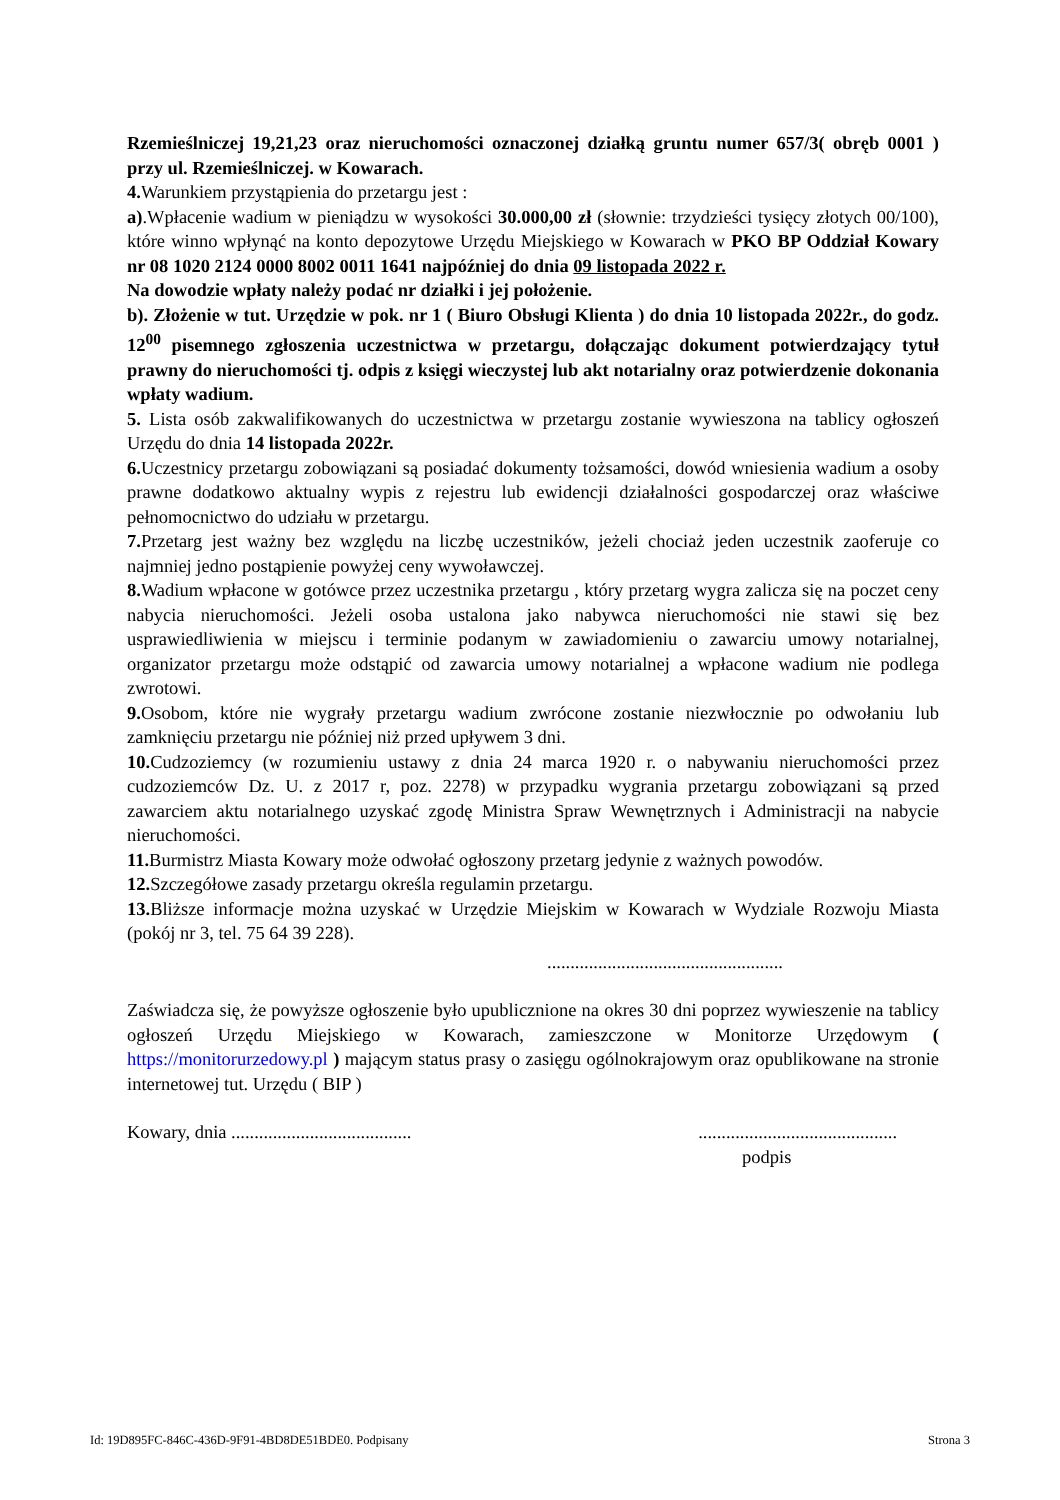Rzemieślniczej 19,21,23 oraz nieruchomości oznaczonej działką gruntu numer 657/3( obręb 0001 ) przy ul. Rzemieślniczej. w Kowarach.
4. Warunkiem przystąpienia do przetargu jest :
a).Wpłacenie wadium w pieniądzu w wysokości 30.000,00 zł (słownie: trzydzieści tysięcy złotych 00/100), które winno wpłynąć na konto depozytowe Urzędu Miejskiego w Kowarach w PKO BP Oddział Kowary nr 08 1020 2124 0000 8002 0011 1641 najpóźniej do dnia 09 listopada 2022 r.
Na dowodzie wpłaty należy podać nr działki i jej położenie.
b). Złożenie w tut. Urzędzie w pok. nr 1 ( Biuro Obsługi Klienta ) do dnia 10 listopada 2022r., do godz. 12<sup>00</sup> pisemnego zgłoszenia uczestnictwa w przetargu, dołączając dokument potwierdzający tytuł prawny do nieruchomości tj. odpis z księgi wieczystej lub akt notarialny oraz potwierdzenie dokonania wpłaty wadium.
5. Lista osób zakwalifikowanych do uczestnictwa w przetargu zostanie wywieszona na tablicy ogłoszeń Urzędu do dnia 14 listopada 2022r.
6. Uczestnicy przetargu zobowiązani są posiadać dokumenty tożsamości, dowód wniesienia wadium a osoby prawne dodatkowo aktualny wypis z rejestru lub ewidencji działalności gospodarczej oraz właściwe pełnomocnictwo do udziału w przetargu.
7. Przetarg jest ważny bez względu na liczbę uczestników, jeżeli chociaż jeden uczestnik zaoferuje co najmniej jedno postąpienie powyżej ceny wywoławczej.
8. Wadium wpłacone w gotówce przez uczestnika przetargu , który przetarg wygra zalicza się na poczet ceny nabycia nieruchomości. Jeżeli osoba ustalona jako nabywca nieruchomości nie stawi się bez usprawiedliwienia w miejscu i terminie podanym w zawiadomieniu o zawarciu umowy notarialnej, organizator przetargu może odstąpić od zawarcia umowy notarialnej a wpłacone wadium nie podlega zwrotowi.
9. Osobom, które nie wygrały przetargu wadium zwrócone zostanie niezwłocznie po odwołaniu lub zamknięciu przetargu nie później niż przed upływem 3 dni.
10. Cudzoziemcy (w rozumieniu ustawy z dnia 24 marca 1920 r. o nabywaniu nieruchomości przez cudzoziemców Dz. U. z 2017 r, poz. 2278) w przypadku wygrania przetargu zobowiązani są przed zawarciem aktu notarialnego uzyskać zgodę Ministra Spraw Wewnętrznych i Administracji na nabycie nieruchomości.
11. Burmistrz Miasta Kowary może odwołać ogłoszony przetarg jedynie z ważnych powodów.
12. Szczegółowe zasady przetargu określa regulamin przetargu.
13. Bliższe informacje można uzyskać w Urzędzie Miejskim w Kowarach w Wydziale Rozwoju Miasta (pokój nr 3, tel. 75 64 39 228).
...................................................
Zaświadcza się, że powyższe ogłoszenie było upublicznione na okres 30 dni poprzez wywieszenie na tablicy ogłoszeń Urzędu Miejskiego w Kowarach, zamieszczone w Monitorze Urzędowym ( https://monitorurzedowy.pl ) mającym status prasy o zasięgu ogólnokrajowym oraz opublikowane na stronie internetowej tut. Urzędu ( BIP )
Kowary, dnia ..................................................................................
podpis
Id: 19D895FC-846C-436D-9F91-4BD8DE51BDE0. Podpisany Strona 3